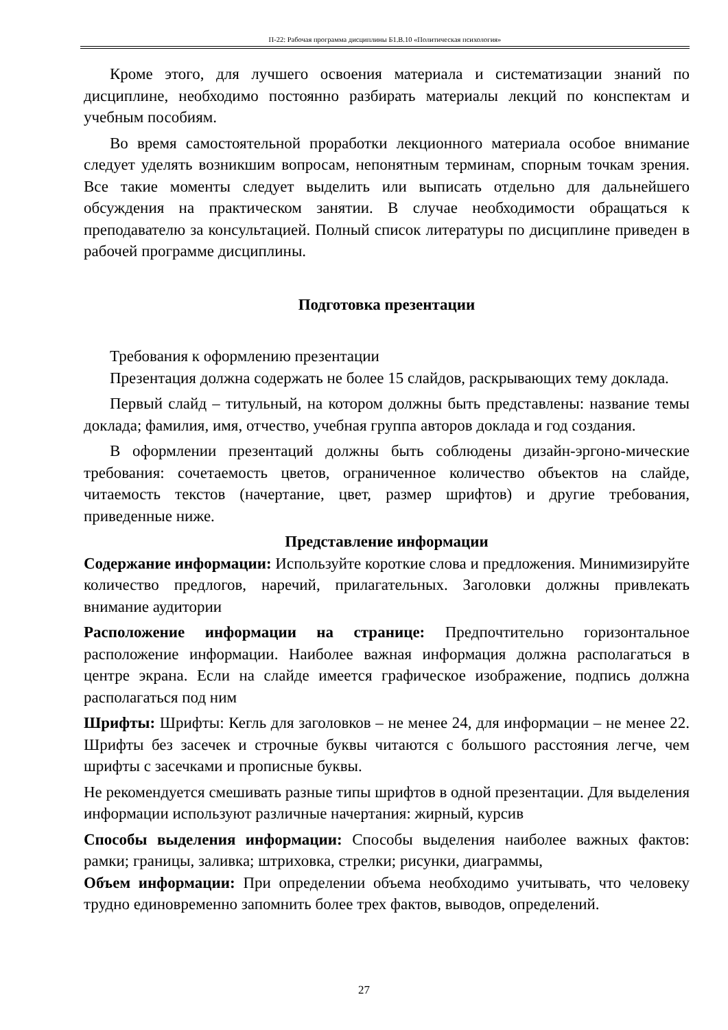П-22: Рабочая программа дисциплины Б1.В.10 «Политическая психология»
Кроме этого, для лучшего освоения материала и систематизации знаний по дисциплине, необходимо постоянно разбирать материалы лекций по конспектам и учебным пособиям.
Во время самостоятельной проработки лекционного материала особое внимание следует уделять возникшим вопросам, непонятным терминам, спорным точкам зрения. Все такие моменты следует выделить или выписать отдельно для дальнейшего обсуждения на практическом занятии. В случае необходимости обращаться к преподавателю за консультацией. Полный список литературы по дисциплине приведен в рабочей программе дисциплины.
Подготовка презентации
Требования к оформлению презентации
Презентация должна содержать не более 15 слайдов, раскрывающих тему доклада.
Первый слайд – титульный, на котором должны быть представлены: название темы доклада; фамилия, имя, отчество, учебная группа авторов доклада и год создания.
В оформлении презентаций должны быть соблюдены дизайн-эргоно-мические требования: сочетаемость цветов, ограниченное количество объектов на слайде, читаемость текстов (начертание, цвет, размер шрифтов) и другие требования, приведенные ниже.
Представление информации
Содержание информации: Используйте короткие слова и предложения. Минимизируйте количество предлогов, наречий, прилагательных. Заголовки должны привлекать внимание аудитории
Расположение информации на странице: Предпочтительно горизонтальное расположение информации. Наиболее важная информация должна располагаться в центре экрана. Если на слайде имеется графическое изображение, подпись должна располагаться под ним
Шрифты: Шрифты: Кегль для заголовков – не менее 24, для информации – не менее 22. Шрифты без засечек и строчные буквы читаются с большого расстояния легче, чем шрифты с засечками и прописные буквы.
Не рекомендуется смешивать разные типы шрифтов в одной презентации. Для выделения информации используют различные начертания: жирный, курсив
Способы выделения информации: Способы выделения наиболее важных фактов: рамки; границы, заливка; штриховка, стрелки; рисунки, диаграммы,
Объем информации: При определении объема необходимо учитывать, что человеку трудно единовременно запомнить более трех фактов, выводов, определений.
27